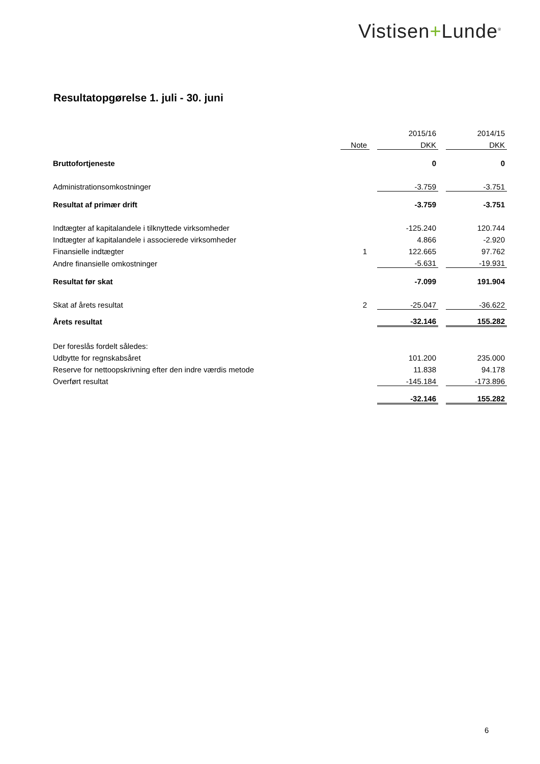Vistisen+Lunde<sup>®</sup>
Resultatopgørelse 1. juli - 30. juni
| | | | 2015/16 | | 2014/15 |
| | Note | | DKK | | DKK |
| Bruttofortjeneste | | | 0 | | 0 |
| Administrationsomkostninger | | | -3.759 | | -3.751 |
| Resultat af primær drift | | | -3.759 | | -3.751 |
| Indtægter af kapitalandele i tilknyttede virksomheder | | | -125.240 | | 120.744 |
| Indtægter af kapitalandele i associerede virksomheder | | | 4.866 | | -2.920 |
| Finansielle indtægter | 1 | | 122.665 | | 97.762 |
| Andre finansielle omkostninger | | | -5.631 | | -19.931 |
| Resultat før skat | | | -7.099 | | 191.904 |
| Skat af årets resultat | 2 | | -25.047 | | -36.622 |
| Årets resultat | | | -32.146 | | 155.282 |
| Der foreslås fordelt således: | | | | | |
| Udbytte for regnskabsåret | | | 101.200 | | 235.000 |
| Reserve for nettoopskrivning efter den indre værdis metode | | | 11.838 | | 94.178 |
| Overført resultat | | | -145.184 | | -173.896 |
| | | | -32.146 | | 155.282 |
6